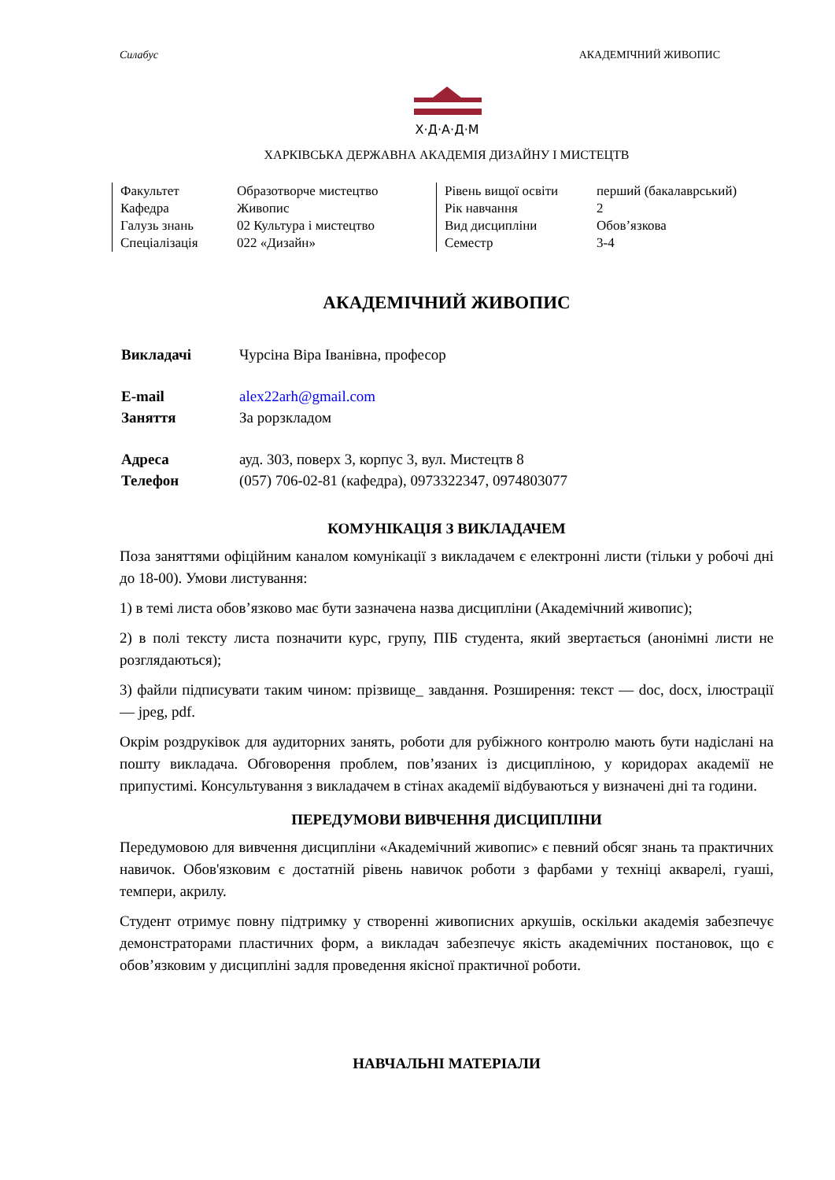Силабус АКАДЕМІЧНИЙ ЖИВОПИС
Х·Д·А·Д·М
ХАРКІВСЬКА ДЕРЖАВНА АКАДЕМІЯ ДИЗАЙНУ І МИСТЕЦТВ
| Факультет | Образотворче мистецтво |
| Кафедра | Живопис |
| Галузь знань | 02 Культура і мистецтво |
| Спеціалізація | 022 «Дизайн» |
| Рівень вищої освіти | перший (бакалаврський) |
| Рік навчання | 2 |
| Вид дисципліни | Обов’язкова |
| Семестр | 3-4 |
АКАДЕМІЧНИЙ ЖИВОПИС
| Викладачі | Чурсіна Віра Іванівна, професор |
| E-mail | alex22arh@gmail.com |
| Заняття | За рорзкладом |
| Адреса | ауд. 303, поверх 3, корпус 3, вул. Мистецтв 8 |
| Телефон | (057) 706-02-81 (кафедра), 0973322347, 0974803077 |
КОМУНІКАЦІЯ З ВИКЛАДАЧЕМ
Поза заняттями офіційним каналом комунікації з викладачем є електронні листи (тільки у робочі дні до 18-00). Умови листування:
1) в темі листа обов’язково має бути зазначена назва дисципліни (Академічний живопис);
2) в полі тексту листа позначити курс, групу, ПІБ студента, який звертається (анонімні листи не розглядаються);
3) файли підписувати таким чином: прізвище_ завдання. Розширення: текст — doc, docx, ілюстрації — jpeg, pdf.
Окрім роздруківок для аудиторних занять, роботи для рубіжного контролю мають бути надіслані на пошту викладача. Обговорення проблем, пов’язаних із дисципліною, у коридорах академії не припустимі. Консультування з викладачем в стінах академії відбуваються у визначені дні та години.
ПЕРЕДУМОВИ ВИВЧЕННЯ ДИСЦИПЛІНИ
Передумовою для вивчення дисципліни «Академічний живопис» є певний обсяг знань та практичних навичок. Обов'язковим є достатній рівень навичок роботи з фарбами у техніці акварелі, гуаші, темпери, акрилу.
Студент отримує повну підтримку у створенні живописних аркушів, оскільки академія забезпечує демонстраторами пластичних форм, а викладач забезпечує якість академічних постановок, що є обов’язковим у дисципліні задля проведення якісної практичної роботи.
НАВЧАЛЬНІ МАТЕРІАЛИ